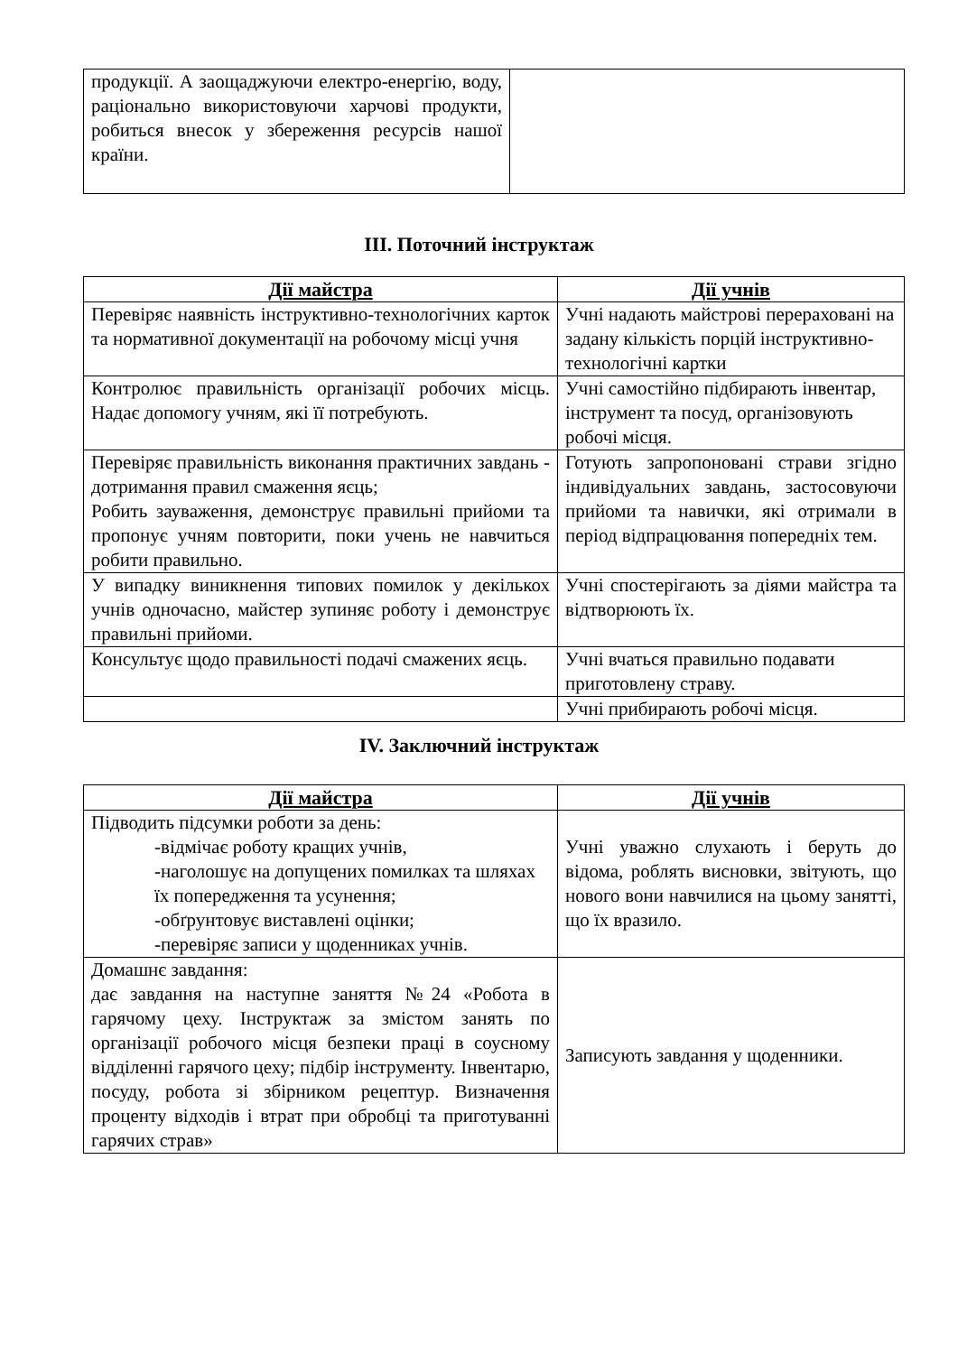| продукції. А заощаджуючи електро-енергію, воду, раціонально використовуючи харчові продукти, робиться внесок у збереження ресурсів нашої країни. | |
ІІІ. Поточний інструктаж
| Дії майстра | Дії учнів |
| --- | --- |
| Перевіряє наявність інструктивно-технологічних карток та нормативної документації на робочому місці учня | Учні надають майстрові перераховані на задану кількість порцій інструктивно-технологічні картки |
| Контролює правильність організації робочих місць. Надає допомогу учням, які її потребують. | Учні самостійно підбирають інвентар, інструмент та посуд, організовують робочі місця. |
| Перевіряє правильність виконання практичних завдань - дотримання правил смаження яєць; Робить зауваження, демонструє правильні прийоми та пропонує учням повторити, поки учень не навчиться робити правильно. | Готують запропоновані страви згідно індивідуальних завдань, застосовуючи прийоми та навички, які отримали в період відпрацювання попередніх тем. |
| У випадку виникнення типових помилок у декількох учнів одночасно, майстер зупиняє роботу і демонструє правильні прийоми. | Учні спостерігають за діями майстра та відтворюють їх. |
| Консультує щодо правильності подачі смажених яєць. | Учні вчаться правильно подавати приготовлену страву. |
| | Учні прибирають робочі місця. |
IV. Заключний інструктаж
| Дії майстра | Дії учнів |
| --- | --- |
| Підводить підсумки роботи за день: -відмічає роботу кращих учнів, -наголошує на допущених помилках та шляхах їх попередження та усунення; -обґрунтовує виставлені оцінки; -перевіряє записи у щоденниках учнів. | Учні уважно слухають і беруть до відома, роблять висновки, звітують, що нового вони навчилися на цьому занятті, що їх вразило. |
| Домашнє завдання: дає завдання на наступне заняття №24 «Робота в гарячому цеху. Інструктаж за змістом занять по організації робочого місця безпеки праці в соусному відділенні гарячого цеху; підбір інструменту. Інвентарю, посуду, робота зі збірником рецептур. Визначення проценту відходів і втрат при обробці та приготуванні гарячих страв» | Записують завдання у щоденники. |